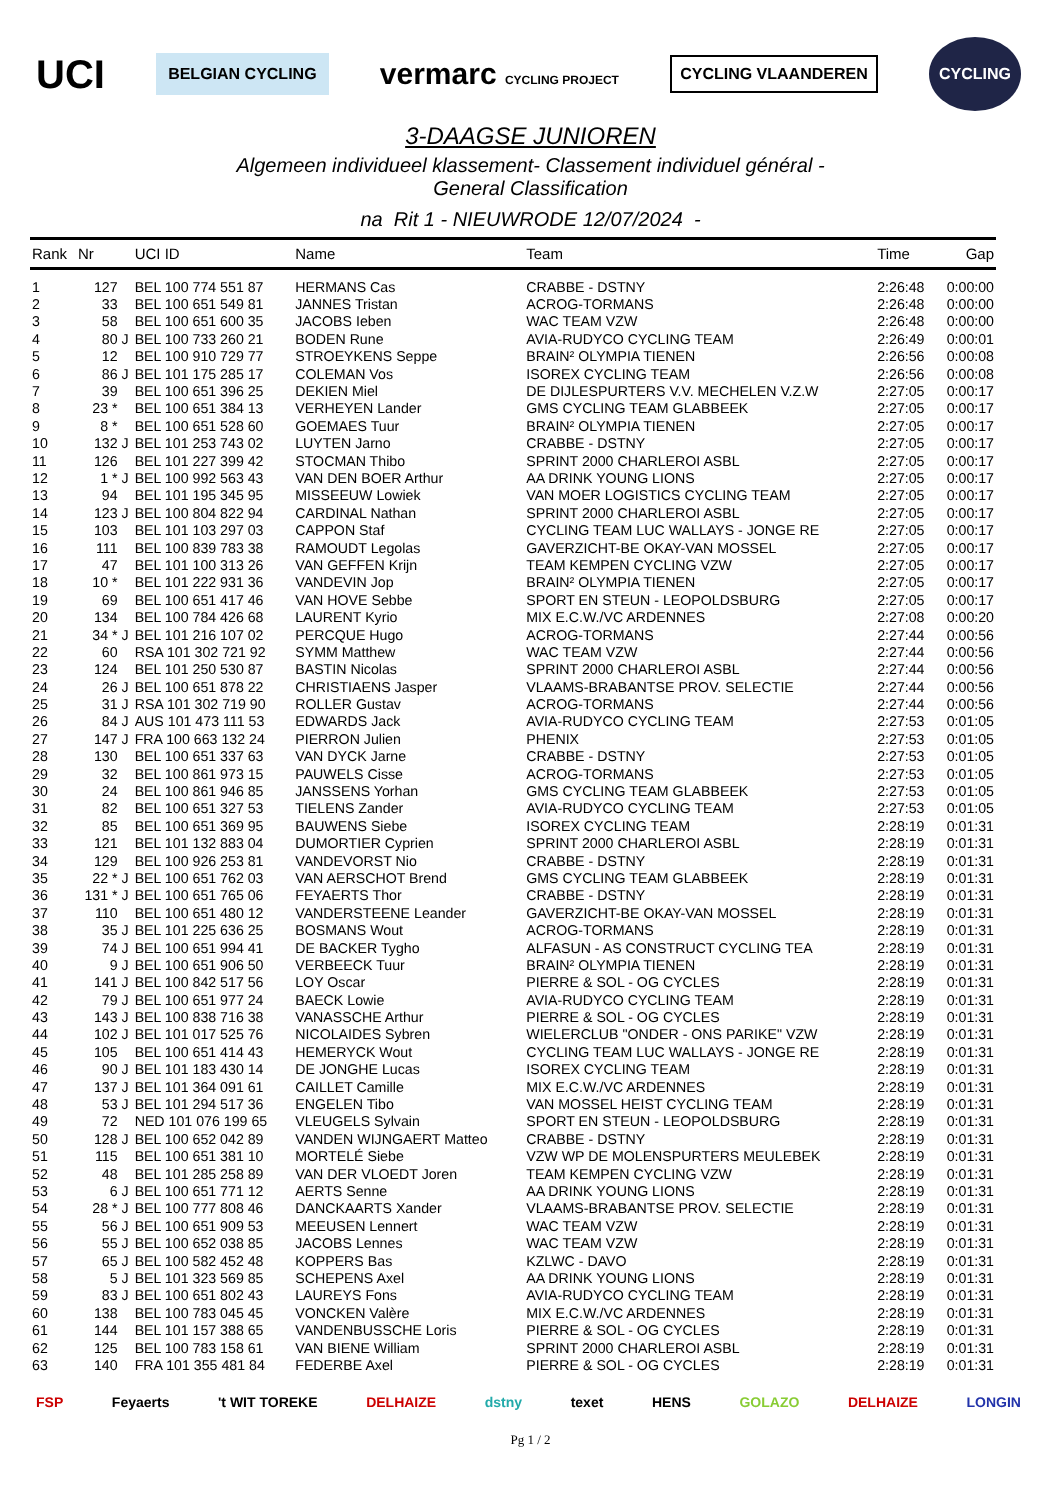UCI BELGIAN CYCLING vermarc CYCLING PROJECT CYCLING VLAANDEREN CYCLING
3-DAAGSE JUNIOREN
Algemeen individueel klassement- Classement individuel général -
General Classification
na Rit 1 - NIEUWRODE 12/07/2024 -
| Rank | Nr | | UCI ID | Name | Team | Time | Gap |
| --- | --- | --- | --- | --- | --- | --- | --- |
| 1 | 127 | | BEL 100 774 551 87 | HERMANS Cas | CRABBE - DSTNY | 2:26:48 | 0:00:00 |
| 2 | 33 | | BEL 100 651 549 81 | JANNES Tristan | ACROG-TORMANS | 2:26:48 | 0:00:00 |
| 3 | 58 | | BEL 100 651 600 35 | JACOBS Ieben | WAC TEAM VZW | 2:26:48 | 0:00:00 |
| 4 | 80 | J | BEL 100 733 260 21 | BODEN Rune | AVIA-RUDYCO CYCLING TEAM | 2:26:49 | 0:00:01 |
| 5 | 12 | | BEL 100 910 729 77 | STROEYKENS Seppe | BRAIN² OLYMPIA TIENEN | 2:26:56 | 0:00:08 |
| 6 | 86 | J | BEL 101 175 285 17 | COLEMAN Vos | ISOREX CYCLING TEAM | 2:26:56 | 0:00:08 |
| 7 | 39 | | BEL 100 651 396 25 | DEKIEN Miel | DE DIJLESPURTERS V.V. MECHELEN V.Z.W | 2:27:05 | 0:00:17 |
| 8 | 23 * | | BEL 100 651 384 13 | VERHEYEN Lander | GMS CYCLING TEAM GLABBEEK | 2:27:05 | 0:00:17 |
| 9 | 8 * | | BEL 100 651 528 60 | GOEMAES Tuur | BRAIN² OLYMPIA TIENEN | 2:27:05 | 0:00:17 |
| 10 | 132 | J | BEL 101 253 743 02 | LUYTEN Jarno | CRABBE - DSTNY | 2:27:05 | 0:00:17 |
| 11 | 126 | | BEL 101 227 399 42 | STOCMAN Thibo | SPRINT 2000 CHARLEROI ASBL | 2:27:05 | 0:00:17 |
| 12 | 1 * | J | BEL 100 992 563 43 | VAN DEN BOER Arthur | AA DRINK YOUNG LIONS | 2:27:05 | 0:00:17 |
| 13 | 94 | | BEL 101 195 345 95 | MISSEEUW Lowiek | VAN MOER LOGISTICS CYCLING TEAM | 2:27:05 | 0:00:17 |
| 14 | 123 | J | BEL 100 804 822 94 | CARDINAL Nathan | SPRINT 2000 CHARLEROI ASBL | 2:27:05 | 0:00:17 |
| 15 | 103 | | BEL 101 103 297 03 | CAPPON Staf | CYCLING TEAM LUC WALLAYS - JONGE RE | 2:27:05 | 0:00:17 |
| 16 | 111 | | BEL 100 839 783 38 | RAMOUDT Legolas | GAVERZICHT-BE OKAY-VAN MOSSEL | 2:27:05 | 0:00:17 |
| 17 | 47 | | BEL 101 100 313 26 | VAN GEFFEN Krijn | TEAM KEMPEN CYCLING VZW | 2:27:05 | 0:00:17 |
| 18 | 10 * | | BEL 101 222 931 36 | VANDEVIN Jop | BRAIN² OLYMPIA TIENEN | 2:27:05 | 0:00:17 |
| 19 | 69 | | BEL 100 651 417 46 | VAN HOVE Sebbe | SPORT EN STEUN - LEOPOLDSBURG | 2:27:05 | 0:00:17 |
| 20 | 134 | | BEL 100 784 426 68 | LAURENT Kyrio | MIX E.C.W./VC ARDENNES | 2:27:08 | 0:00:20 |
| 21 | 34 * | J | BEL 101 216 107 02 | PERCQUE Hugo | ACROG-TORMANS | 2:27:44 | 0:00:56 |
| 22 | 60 | | RSA 101 302 721 92 | SYMM Matthew | WAC TEAM VZW | 2:27:44 | 0:00:56 |
| 23 | 124 | | BEL 101 250 530 87 | BASTIN Nicolas | SPRINT 2000 CHARLEROI ASBL | 2:27:44 | 0:00:56 |
| 24 | 26 | J | BEL 100 651 878 22 | CHRISTIAENS Jasper | VLAAMS-BRABANTSE PROV. SELECTIE | 2:27:44 | 0:00:56 |
| 25 | 31 | J | RSA 101 302 719 90 | ROLLER Gustav | ACROG-TORMANS | 2:27:44 | 0:00:56 |
| 26 | 84 | J | AUS 101 473 111 53 | EDWARDS Jack | AVIA-RUDYCO CYCLING TEAM | 2:27:53 | 0:01:05 |
| 27 | 147 | J | FRA 100 663 132 24 | PIERRON Julien | PHENIX | 2:27:53 | 0:01:05 |
| 28 | 130 | | BEL 100 651 337 63 | VAN DYCK Jarne | CRABBE - DSTNY | 2:27:53 | 0:01:05 |
| 29 | 32 | | BEL 100 861 973 15 | PAUWELS Cisse | ACROG-TORMANS | 2:27:53 | 0:01:05 |
| 30 | 24 | | BEL 100 861 946 85 | JANSSENS Yorhan | GMS CYCLING TEAM GLABBEEK | 2:27:53 | 0:01:05 |
| 31 | 82 | | BEL 100 651 327 53 | TIELENS Zander | AVIA-RUDYCO CYCLING TEAM | 2:27:53 | 0:01:05 |
| 32 | 85 | | BEL 100 651 369 95 | BAUWENS Siebe | ISOREX CYCLING TEAM | 2:28:19 | 0:01:31 |
| 33 | 121 | | BEL 101 132 883 04 | DUMORTIER Cyprien | SPRINT 2000 CHARLEROI ASBL | 2:28:19 | 0:01:31 |
| 34 | 129 | | BEL 100 926 253 81 | VANDEVORST Nio | CRABBE - DSTNY | 2:28:19 | 0:01:31 |
| 35 | 22 * | J | BEL 100 651 762 03 | VAN AERSCHOT Brend | GMS CYCLING TEAM GLABBEEK | 2:28:19 | 0:01:31 |
| 36 | 131 * | J | BEL 100 651 765 06 | FEYAERTS Thor | CRABBE - DSTNY | 2:28:19 | 0:01:31 |
| 37 | 110 | | BEL 100 651 480 12 | VANDERSTEENE Leander | GAVERZICHT-BE OKAY-VAN MOSSEL | 2:28:19 | 0:01:31 |
| 38 | 35 | J | BEL 101 225 636 25 | BOSMANS Wout | ACROG-TORMANS | 2:28:19 | 0:01:31 |
| 39 | 74 | J | BEL 100 651 994 41 | DE BACKER Tygho | ALFASUN - AS CONSTRUCT CYCLING TEA | 2:28:19 | 0:01:31 |
| 40 | 9 | J | BEL 100 651 906 50 | VERBEECK Tuur | BRAIN² OLYMPIA TIENEN | 2:28:19 | 0:01:31 |
| 41 | 141 | J | BEL 100 842 517 56 | LOY Oscar | PIERRE & SOL - OG CYCLES | 2:28:19 | 0:01:31 |
| 42 | 79 | J | BEL 100 651 977 24 | BAECK Lowie | AVIA-RUDYCO CYCLING TEAM | 2:28:19 | 0:01:31 |
| 43 | 143 | J | BEL 100 838 716 38 | VANASSCHE Arthur | PIERRE & SOL - OG CYCLES | 2:28:19 | 0:01:31 |
| 44 | 102 | J | BEL 101 017 525 76 | NICOLAIDES Sybren | WIELERCLUB "ONDER - ONS PARIKE" VZW | 2:28:19 | 0:01:31 |
| 45 | 105 | | BEL 100 651 414 43 | HEMERYCK Wout | CYCLING TEAM LUC WALLAYS - JONGE RE | 2:28:19 | 0:01:31 |
| 46 | 90 | J | BEL 101 183 430 14 | DE JONGHE Lucas | ISOREX CYCLING TEAM | 2:28:19 | 0:01:31 |
| 47 | 137 | J | BEL 101 364 091 61 | CAILLET Camille | MIX E.C.W./VC ARDENNES | 2:28:19 | 0:01:31 |
| 48 | 53 | J | BEL 101 294 517 36 | ENGELEN Tibo | VAN MOSSEL HEIST CYCLING TEAM | 2:28:19 | 0:01:31 |
| 49 | 72 | | NED 101 076 199 65 | VLEUGELS Sylvain | SPORT EN STEUN - LEOPOLDSBURG | 2:28:19 | 0:01:31 |
| 50 | 128 | J | BEL 100 652 042 89 | VANDEN WIJNGAERT Matteo | CRABBE - DSTNY | 2:28:19 | 0:01:31 |
| 51 | 115 | | BEL 100 651 381 10 | MORTELÉ Siebe | VZW WP DE MOLENSPURTERS MEULEBEK | 2:28:19 | 0:01:31 |
| 52 | 48 | | BEL 101 285 258 89 | VAN DER VLOEDT Joren | TEAM KEMPEN CYCLING VZW | 2:28:19 | 0:01:31 |
| 53 | 6 | J | BEL 100 651 771 12 | AERTS Senne | AA DRINK YOUNG LIONS | 2:28:19 | 0:01:31 |
| 54 | 28 * | J | BEL 100 777 808 46 | DANCKAARTS Xander | VLAAMS-BRABANTSE PROV. SELECTIE | 2:28:19 | 0:01:31 |
| 55 | 56 | J | BEL 100 651 909 53 | MEEUSEN Lennert | WAC TEAM VZW | 2:28:19 | 0:01:31 |
| 56 | 55 | J | BEL 100 652 038 85 | JACOBS Lennes | WAC TEAM VZW | 2:28:19 | 0:01:31 |
| 57 | 65 | J | BEL 100 582 452 48 | KOPPERS Bas | KZLWC - DAVO | 2:28:19 | 0:01:31 |
| 58 | 5 | J | BEL 101 323 569 85 | SCHEPENS Axel | AA DRINK YOUNG LIONS | 2:28:19 | 0:01:31 |
| 59 | 83 | J | BEL 100 651 802 43 | LAUREYS Fons | AVIA-RUDYCO CYCLING TEAM | 2:28:19 | 0:01:31 |
| 60 | 138 | | BEL 100 783 045 45 | VONCKEN Valère | MIX E.C.W./VC ARDENNES | 2:28:19 | 0:01:31 |
| 61 | 144 | | BEL 101 157 388 65 | VANDENBUSSCHE Loris | PIERRE & SOL - OG CYCLES | 2:28:19 | 0:01:31 |
| 62 | 125 | | BEL 100 783 158 61 | VAN BIENE William | SPRINT 2000 CHARLEROI ASBL | 2:28:19 | 0:01:31 |
| 63 | 140 | | FRA 101 355 481 84 | FEDERBE Axel | PIERRE & SOL - OG CYCLES | 2:28:19 | 0:01:31 |
FSP Feyaerts 't WIT TOREKE DELHAIZE dstny texet HENS GOLAZO DELHAIZE LONGIN
Pg 1 / 2